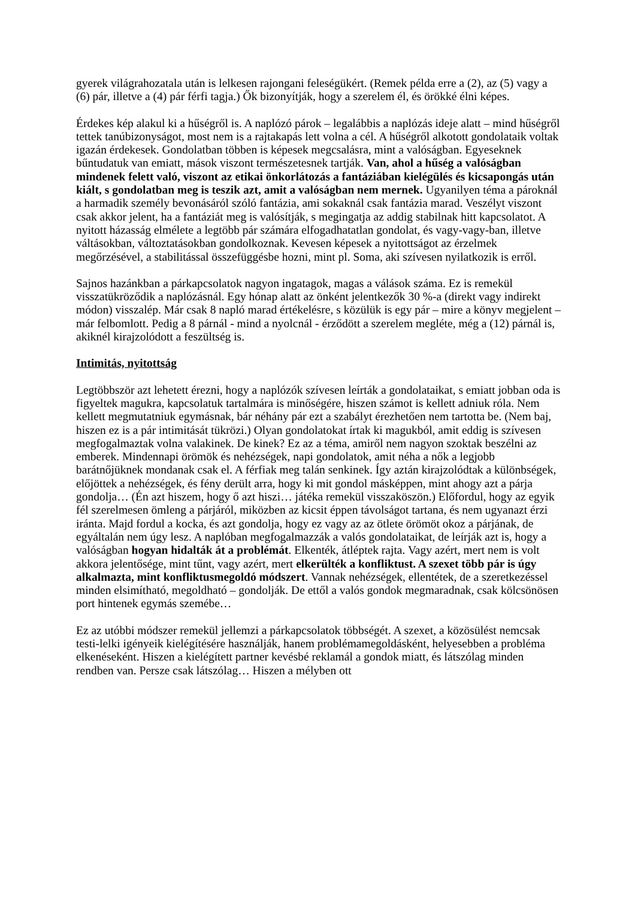gyerek világrahozatala után is lelkesen rajongani feleségükért. (Remek példa erre a (2), az (5) vagy a (6) pár, illetve a (4) pár férfi tagja.) Ők bizonyítják, hogy a szerelem él, és örökké élni képes.
Érdekes kép alakul ki a hűségről is. A naplózó párok – legalábbis a naplózás ideje alatt – mind hűségről tettek tanúbizonyságot, most nem is a rajtakapás lett volna a cél. A hűségről alkotott gondolataik voltak igazán érdekesek. Gondolatban többen is képesek megcsalásra, mint a valóságban. Egyeseknek bűntudatuk van emiatt, mások viszont természetesnek tartják. Van, ahol a hűség a valóságban mindenek felett való, viszont az etikai önkorlátozás a fantáziában kielégülés és kicsapongás után kiált, s gondolatban meg is teszik azt, amit a valóságban nem mernek. Ugyanilyen téma a pároknál a harmadik személy bevonásáról szóló fantázia, ami sokaknál csak fantázia marad. Veszélyt viszont csak akkor jelent, ha a fantáziát meg is valósítják, s megingatja az addig stabilnak hitt kapcsolatot. A nyitott házasság elmélete a legtöbb pár számára elfogadhatatlan gondolat, és vagy-vagy-ban, illetve váltásokban, változtatásokban gondolkoznak. Kevesen képesek a nyitottságot az érzelmek megőrzésével, a stabilitással összefüggésbe hozni, mint pl. Soma, aki szívesen nyilatkozik is erről.
Sajnos hazánkban a párkapcsolatok nagyon ingatagok, magas a válások száma. Ez is remekül visszatükröződik a naplózásnál. Egy hónap alatt az önként jelentkezők 30 %-a (direkt vagy indirekt módon) visszalép. Már csak 8 napló marad értékelésre, s közülük is egy pár – mire a könyv megjelent – már felbomlott. Pedig a 8 párnál - mind a nyolcnál - érződött a szerelem megléte, még a (12) párnál is, akiknél kirajzolódott a feszültség is.
Intimitás, nyitottság
Legtöbbször azt lehetett érezni, hogy a naplózók szívesen leírták a gondolataikat, s emiatt jobban oda is figyeltek magukra, kapcsolatuk tartalmára is minőségére, hiszen számot is kellett adniuk róla. Nem kellett megmutatniuk egymásnak, bár néhány pár ezt a szabályt érezhetően nem tartotta be. (Nem baj, hiszen ez is a pár intimitását tükrözi.) Olyan gondolatokat írtak ki magukból, amit eddig is szívesen megfogalmaztak volna valakinek. De kinek? Ez az a téma, amiről nem nagyon szoktak beszélni az emberek. Mindennapi örömök és nehézségek, napi gondolatok, amit néha a nők a legjobb barátnőjüknek mondanak csak el. A férfiak meg talán senkinek. Így aztán kirajzolódtak a különbségek, előjöttek a nehézségek, és fény derült arra, hogy ki mit gondol másképpen, mint ahogy azt a párja gondolja… (Én azt hiszem, hogy ő azt hiszi… játéka remekül visszaköszön.) Előfordul, hogy az egyik fél szerelmesen ömleng a párjáról, miközben az kicsit éppen távolságot tartana, és nem ugyanazt érzi iránta. Majd fordul a kocka, és azt gondolja, hogy ez vagy az az ötlete örömöt okoz a párjának, de egyáltalán nem úgy lesz. A naplóban megfogalmazzák a valós gondolataikat, de leírják azt is, hogy a valóságban hogyan hidalták át a problémát. Elkenték, átléptek rajta. Vagy azért, mert nem is volt akkora jelentősége, mint tűnt, vagy azért, mert elkerülték a konfliktust. A szexet több pár is úgy alkalmazta, mint konfliktusmegoldó módszert. Vannak nehézségek, ellentétek, de a szeretkezéssel minden elsimítható, megoldható – gondolják. De ettől a valós gondok megmaradnak, csak kölcsönösen port hintenek egymás szemébe…
Ez az utóbbi módszer remekül jellemzi a párkapcsolatok többségét. A szexet, a közösülést nemcsak testi-lelki igényeik kielégítésére használják, hanem problémamegoldásként, helyesebben a probléma elkenéseként. Hiszen a kielégített partner kevésbé reklamál a gondok miatt, és látszólag minden rendben van. Persze csak látszólag… Hiszen a mélyben ott